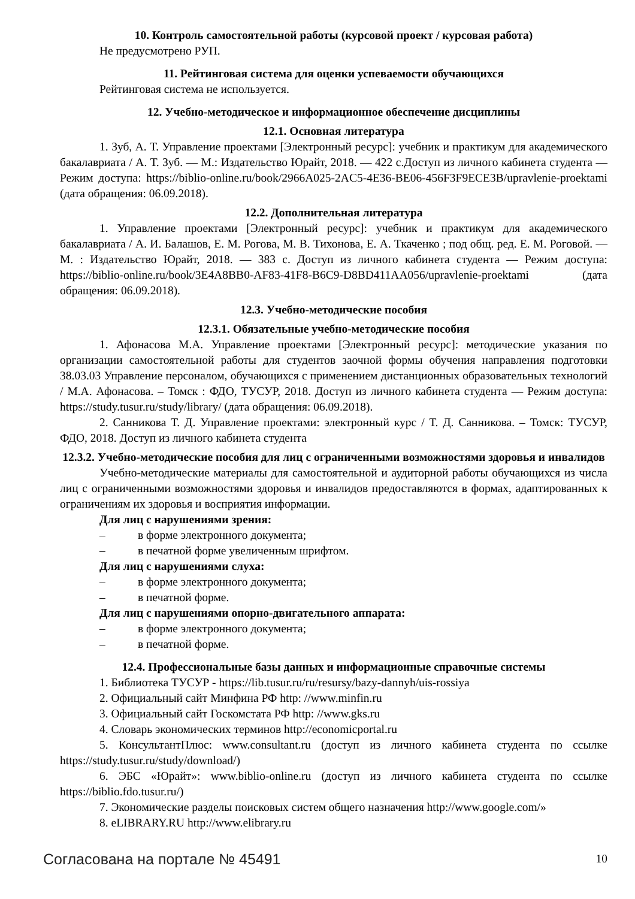10. Контроль самостоятельной работы (курсовой проект / курсовая работа)
Не предусмотрено РУП.
11. Рейтинговая система для оценки успеваемости обучающихся
Рейтинговая система не используется.
12. Учебно-методическое и информационное обеспечение дисциплины
12.1. Основная литература
1. Зуб, А. Т. Управление проектами [Электронный ресурс]: учебник и практикум для академического бакалавриата / А. Т. Зуб. — М.: Издательство Юрайт, 2018. — 422 с.Доступ из личного кабинета студента — Режим доступа: https://biblio-online.ru/book/2966A025-2AC5-4E36-BE06-456F3F9ECE3B/upravlenie-proektami (дата обращения: 06.09.2018).
12.2. Дополнительная литература
1. Управление проектами [Электронный ресурс]: учебник и практикум для академического бакалавриата / А. И. Балашов, Е. М. Рогова, М. В. Тихонова, Е. А. Ткаченко ; под общ. ред. Е. М. Роговой. — М. : Издательство Юрайт, 2018. — 383 с. Доступ из личного кабинета студента — Режим доступа: https://biblio-online.ru/book/3E4A8BB0-AF83-41F8-B6C9-D8BD411AA056/upravlenie-proektami (дата обращения: 06.09.2018).
12.3. Учебно-методические пособия
12.3.1. Обязательные учебно-методические пособия
1. Афонасова М.А. Управление проектами [Электронный ресурс]: методические указания по организации самостоятельной работы для студентов заочной формы обучения направления подготовки 38.03.03 Управление персоналом, обучающихся с применением дистанционных образовательных технологий / М.А. Афонасова. – Томск : ФДО, ТУСУР, 2018. Доступ из личного кабинета студента — Режим доступа: https://study.tusur.ru/study/library/ (дата обращения: 06.09.2018).
2. Санникова Т. Д. Управление проектами: электронный курс / Т. Д. Санникова. – Томск: ТУСУР, ФДО, 2018. Доступ из личного кабинета студента
12.3.2. Учебно-методические пособия для лиц с ограниченными возможностями здоровья и инвалидов
Учебно-методические материалы для самостоятельной и аудиторной работы обучающихся из числа лиц с ограниченными возможностями здоровья и инвалидов предоставляются в формах, адаптированных к ограничениям их здоровья и восприятия информации.
Для лиц с нарушениями зрения:
– в форме электронного документа;
– в печатной форме увеличенным шрифтом.
Для лиц с нарушениями слуха:
– в форме электронного документа;
– в печатной форме.
Для лиц с нарушениями опорно-двигательного аппарата:
– в форме электронного документа;
– в печатной форме.
12.4. Профессиональные базы данных и информационные справочные системы
1. Библиотека ТУСУР - https://lib.tusur.ru/ru/resursy/bazy-dannyh/uis-rossiya
2. Официальный сайт Минфина РФ http: //www.minfin.ru
3. Официальный сайт Госкомстата РФ http: //www.gks.ru
4. Словарь экономических терминов http://economicportal.ru
5. КонсультантПлюс: www.consultant.ru (доступ из личного кабинета студента по ссылке https://study.tusur.ru/study/download/)
6. ЭБС «Юрайт»: www.biblio-online.ru (доступ из личного кабинета студента по ссылке https://biblio.fdo.tusur.ru/)
7. Экономические разделы поисковых систем общего назначения http://www.google.com/»
8. eLIBRARY.RU http://www.elibrary.ru
Согласована на портале № 45491 10